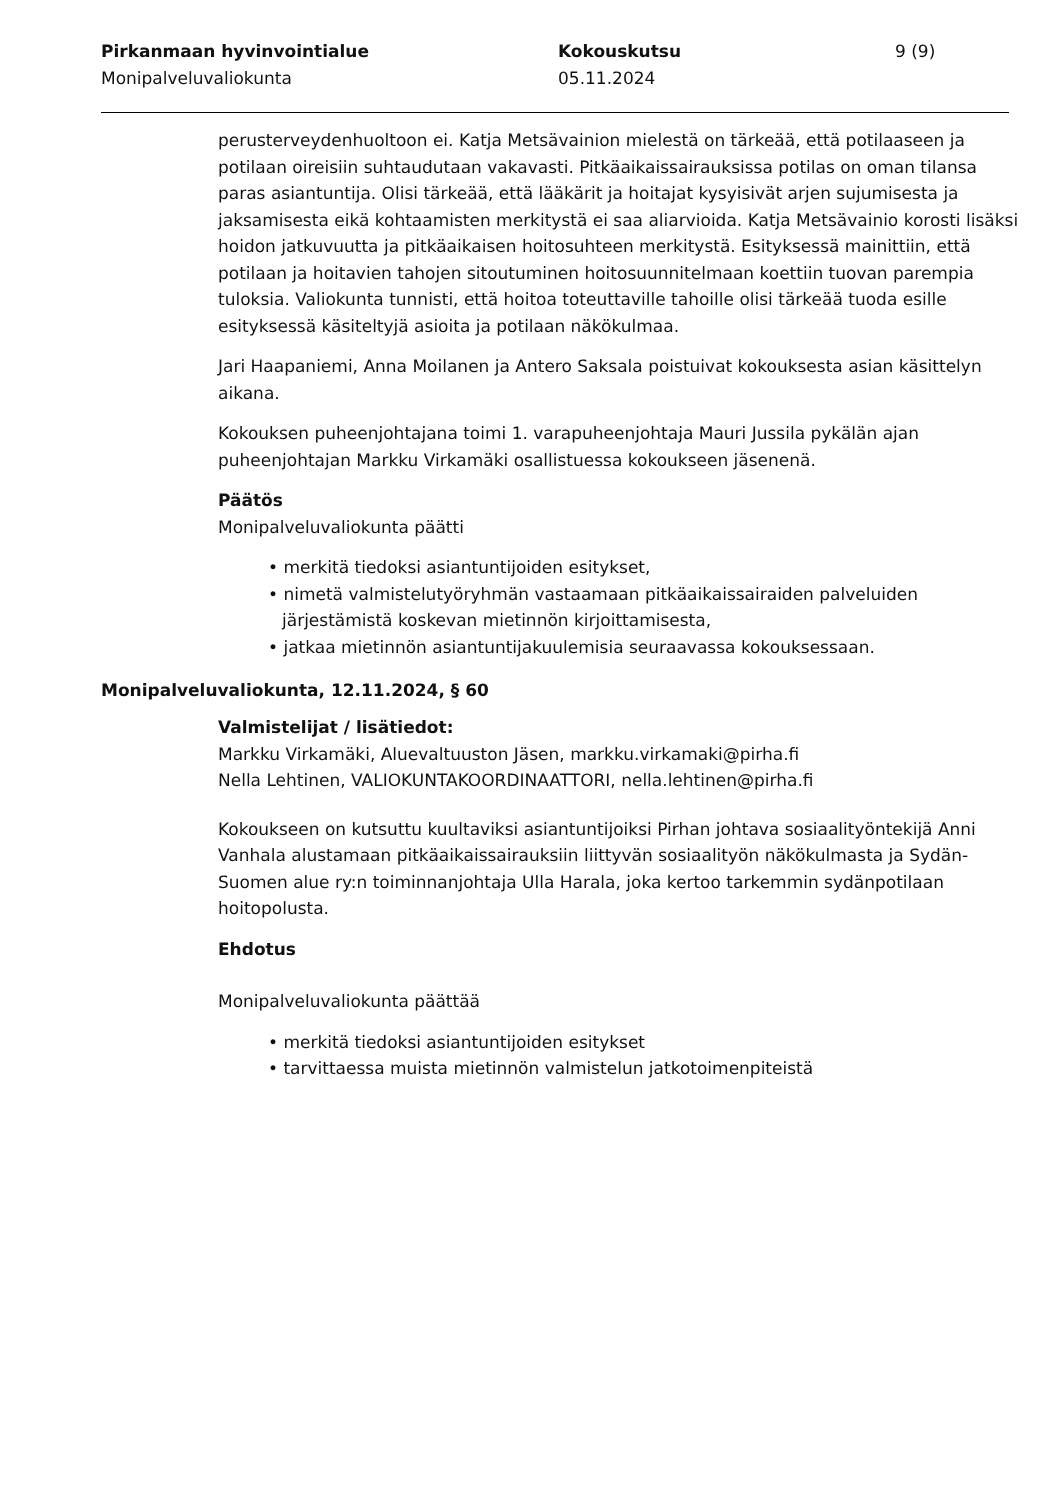Pirkanmaan hyvinvointialue
Monipalveluvaliokunta
Kokouskutsu
05.11.2024
9 (9)
perusterveydenhuoltoon ei. Katja Metsävainion mielestä on tärkeää, että potilaaseen ja potilaan oireisiin suhtaudutaan vakavasti. Pitkäaikaissairauksissa potilas on oman tilansa paras asiantuntija. Olisi tärkeää, että lääkärit ja hoitajat kysyisivät arjen sujumisesta ja jaksamisesta eikä kohtaamisten merkitystä ei saa aliarvioida. Katja Metsävainio korosti lisäksi hoidon jatkuvuutta ja pitkäaikaisen hoitosuhteen merkitystä. Esityksessä mainittiin, että potilaan ja hoitavien tahojen sitoutuminen hoitosuunnitelmaan koettiin tuovan parempia tuloksia. Valiokunta tunnisti, että hoitoa toteuttaville tahoille olisi tärkeää tuoda esille esityksessä käsiteltyjä asioita ja potilaan näkökulmaa.
Jari Haapaniemi, Anna Moilanen ja Antero Saksala poistuivat kokouksesta asian käsittelyn aikana.
Kokouksen puheenjohtajana toimi 1. varapuheenjohtaja Mauri Jussila pykälän ajan puheenjohtajan Markku Virkamäki osallistuessa kokoukseen jäsenenä.
Päätös
Monipalveluvaliokunta päätti
• merkitä tiedoksi asiantuntijoiden esitykset,
• nimetä valmistelutyöryhmän vastaamaan pitkäaikaissairaiden palveluiden järjestämistä koskevan mietinnön kirjoittamisesta,
• jatkaa mietinnön asiantuntijakuulemisia seuraavassa kokouksessaan.
Monipalveluvaliokunta, 12.11.2024, § 60
Valmistelijat / lisätiedot:
Markku Virkamäki, Aluevaltuuston Jäsen, markku.virkamaki@pirha.fi
Nella Lehtinen, VALIOKUNTAKOORDINAATTORI, nella.lehtinen@pirha.fi
Kokoukseen on kutsuttu kuultaviksi asiantuntijoiksi Pirhan johtava sosiaalityöntekijä Anni Vanhala alustamaan pitkäaikaissairauksiin liittyvän sosiaalityön näkökulmasta ja Sydän-Suomen alue ry:n toiminnanjohtaja Ulla Harala, joka kertoo tarkemmin sydänpotilaan hoitopolusta.
Ehdotus
Monipalveluvaliokunta päättää
• merkitä tiedoksi asiantuntijoiden esitykset
• tarvittaessa muista mietinnön valmistelun jatkotoimenpiteistä